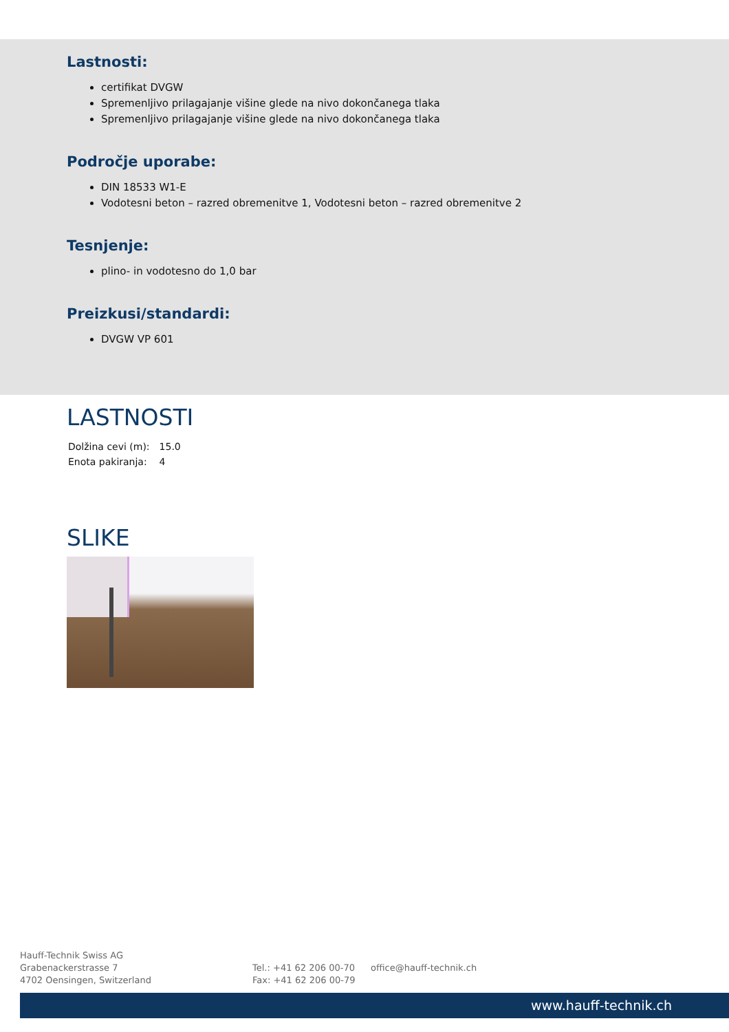Lastnosti:
certifikat DVGW
Spremenljivo prilagajanje višine glede na nivo dokončanega tlaka
Spremenljivo prilagajanje višine glede na nivo dokončanega tlaka
Področje uporabe:
DIN 18533 W1-E
Vodotesni beton – razred obremenitve 1, Vodotesni beton – razred obremenitve 2
Tesnjenje:
plino- in vodotesno do 1,0 bar
Preizkusi/standardi:
DVGW VP 601
LASTNOSTI
| Dolžina cevi (m): | 15.0 |
| Enota pakiranja: | 4 |
SLIKE
Hauff-Technik Swiss AG
Grabenackerstrasse 7
4702 Oensingen, Switzerland
Tel.: +41 62 206 00-70
Fax: +41 62 206 00-79
office@hauff-technik.ch
www.hauff-technik.ch